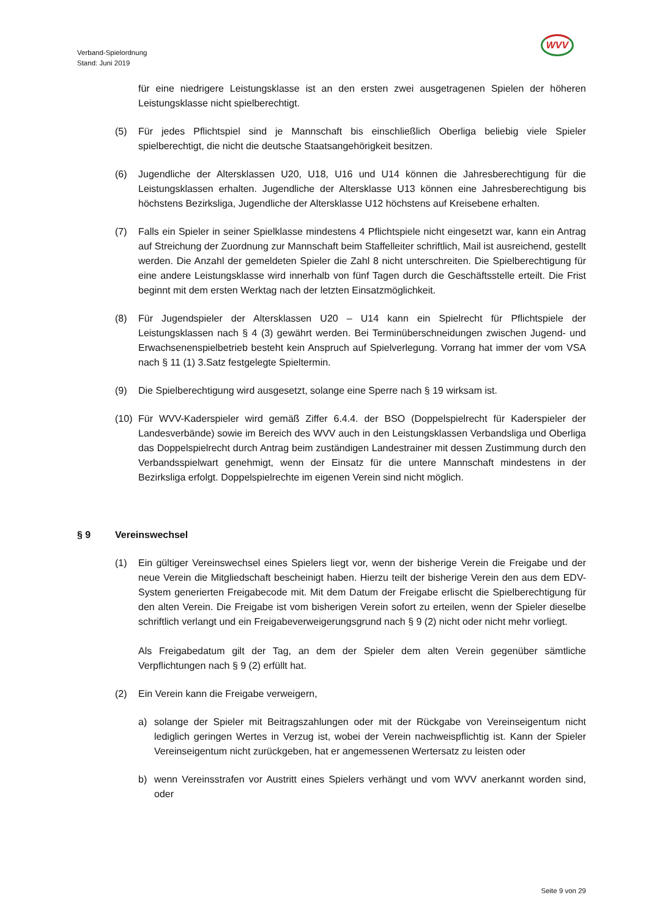Verband-Spielordnung
Stand: Juni 2019
WVV
für eine niedrigere Leistungsklasse ist an den ersten zwei ausgetragenen Spielen der höheren Leistungsklasse nicht spielberechtigt.
(5) Für jedes Pflichtspiel sind je Mannschaft bis einschließlich Oberliga beliebig viele Spieler spielberechtigt, die nicht die deutsche Staatsangehörigkeit besitzen.
(6) Jugendliche der Altersklassen U20, U18, U16 und U14 können die Jahresberechtigung für die Leistungsklassen erhalten. Jugendliche der Altersklasse U13 können eine Jahresberechtigung bis höchstens Bezirksliga, Jugendliche der Altersklasse U12 höchstens auf Kreisebene erhalten.
(7) Falls ein Spieler in seiner Spielklasse mindestens 4 Pflichtspiele nicht eingesetzt war, kann ein Antrag auf Streichung der Zuordnung zur Mannschaft beim Staffelleiter schriftlich, Mail ist ausreichend, gestellt werden. Die Anzahl der gemeldeten Spieler die Zahl 8 nicht unterschreiten. Die Spielberechtigung für eine andere Leistungsklasse wird innerhalb von fünf Tagen durch die Geschäftsstelle erteilt. Die Frist beginnt mit dem ersten Werktag nach der letzten Einsatzmöglichkeit.
(8) Für Jugendspieler der Altersklassen U20 – U14 kann ein Spielrecht für Pflichtspiele der Leistungsklassen nach § 4 (3) gewährt werden. Bei Terminüberschneidungen zwischen Jugend- und Erwachsenenspielbetrieb besteht kein Anspruch auf Spielverlegung. Vorrang hat immer der vom VSA nach § 11 (1) 3.Satz festgelegte Spieltermin.
(9) Die Spielberechtigung wird ausgesetzt, solange eine Sperre nach § 19 wirksam ist.
(10)
Für WVV-Kaderspieler wird gemäß Ziffer 6.4.4. der BSO (Doppelspielrecht für Kaderspieler der Landesverbände) sowie im Bereich des WVV auch in den Leistungsklassen Verbandsliga und Oberliga das Doppelspielrecht durch Antrag beim zuständigen Landestrainer mit dessen Zustimmung durch den Verbandsspielwart genehmigt, wenn der Einsatz für die untere Mannschaft mindestens in der Bezirksliga erfolgt. Doppelspielrechte im eigenen Verein sind nicht möglich.
§ 9 Vereinswechsel
(1) Ein gültiger Vereinswechsel eines Spielers liegt vor, wenn der bisherige Verein die Freigabe und der neue Verein die Mitgliedschaft bescheinigt haben. Hierzu teilt der bisherige Verein den aus dem EDV-System generierten Freigabecode mit. Mit dem Datum der Freigabe erlischt die Spielberechtigung für den alten Verein. Die Freigabe ist vom bisherigen Verein sofort zu erteilen, wenn der Spieler dieselbe schriftlich verlangt und ein Freigabeverweigerungsgrund nach § 9 (2) nicht oder nicht mehr vorliegt.
Als Freigabedatum gilt der Tag, an dem der Spieler dem alten Verein gegenüber sämtliche Verpflichtungen nach § 9 (2) erfüllt hat.
(2) Ein Verein kann die Freigabe verweigern,
a) solange der Spieler mit Beitragszahlungen oder mit der Rückgabe von Vereinseigentum nicht lediglich geringen Wertes in Verzug ist, wobei der Verein nachweispflichtig ist. Kann der Spieler Vereinseigentum nicht zurückgeben, hat er angemessenen Wertersatz zu leisten oder
b) wenn Vereinsstrafen vor Austritt eines Spielers verhängt und vom WVV anerkannt worden sind, oder
Seite 9 von 29